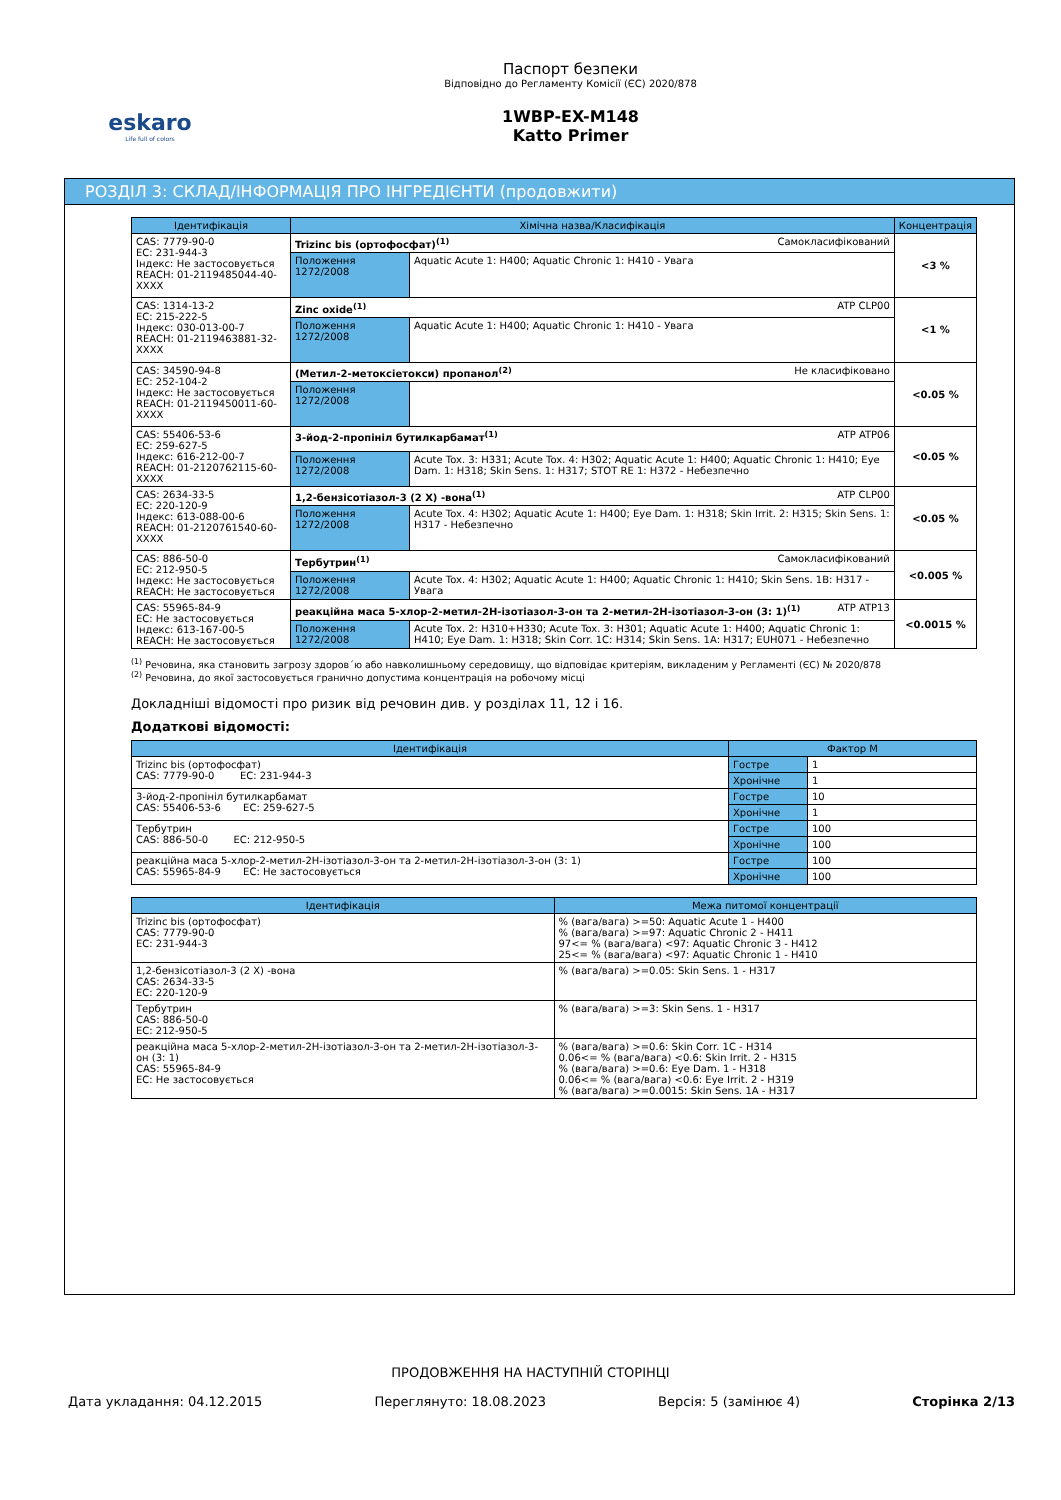eskaro
Life full of colors
Паспорт безпеки
Відповідно до Регламенту Комісії (ЄС) 2020/878
1WBP-EX-M148
Katto Primer
РОЗДІЛ 3: СКЛАД/ІНФОРМАЦІЯ ПРО ІНГРЕДІЄНТИ (продовжити)
| Ідентифікація | Хімічна назва/Класифікація | | Концентрація |
| --- | --- | --- | --- |
| CAS: 7779-90-0 EC: 231-944-3 Індекс: Не застосовується REACH: 01-2119485044-40-XXXX | Trizinc bis (ортофосфат)<sup>(1)</sup> Самокласифікований | | <3 % |
| | Положення 1272/2008 | Aquatic Acute 1: H400; Aquatic Chronic 1: H410 - Увага | |
| CAS: 1314-13-2 EC: 215-222-5 Індекс: 030-013-00-7 REACH: 01-2119463881-32-XXXX | Zinc oxide<sup>(1)</sup> ATP CLP00 | | <1 % |
| | Положення 1272/2008 | Aquatic Acute 1: H400; Aquatic Chronic 1: H410 - Увага | |
| CAS: 34590-94-8 EC: 252-104-2 Індекс: Не застосовується REACH: 01-2119450011-60-XXXX | (Метил-2-метоксіетокси) пропанол<sup>(2)</sup> Не класифіковано | | <0.05 % |
| | Положення 1272/2008 | | |
| CAS: 55406-53-6 EC: 259-627-5 Індекс: 616-212-00-7 REACH: 01-2120762115-60-XXXX | 3-йод-2-пропініл бутилкарбамат<sup>(1)</sup> ATP ATP06 | | <0.05 % |
| | Положення 1272/2008 | Acute Tox. 3: H331; Acute Tox. 4: H302; Aquatic Acute 1: H400; Aquatic Chronic 1: H410; Eye Dam. 1: H318; Skin Sens. 1: H317; STOT RE 1: H372 - Небезпечно | |
| CAS: 2634-33-5 EC: 220-120-9 Індекс: 613-088-00-6 REACH: 01-2120761540-60-XXXX | 1,2-бензісотіазол-3 (2 Х) -вона<sup>(1)</sup> ATP CLP00 | | <0.05 % |
| | Положення 1272/2008 | Acute Tox. 4: H302; Aquatic Acute 1: H400; Eye Dam. 1: H318; Skin Irrit. 2: H315; Skin Sens. 1: H317 - Небезпечно | |
| CAS: 886-50-0 EC: 212-950-5 Індекс: Не застосовується REACH: Не застосовується | Тербутрин<sup>(1)</sup> Самокласифікований | | <0.005 % |
| | Положення 1272/2008 | Acute Tox. 4: H302; Aquatic Acute 1: H400; Aquatic Chronic 1: H410; Skin Sens. 1B: H317 - Увага | |
| CAS: 55965-84-9 EC: Не застосовується Індекс: 613-167-00-5 REACH: Не застосовується | реакційна маса 5-хлор-2-метил-2Н-ізотіазол-3-он та 2-метил-2Н-ізотіазол-3-он (3: 1)<sup>(1)</sup> ATP ATP13 | | <0.0015 % |
| | Положення 1272/2008 | Acute Tox. 2: H310+H330; Acute Tox. 3: H301; Aquatic Acute 1: H400; Aquatic Chronic 1: H410; Eye Dam. 1: H318; Skin Corr. 1C: H314; Skin Sens. 1A: H317; EUH071 - Небезпечно | |
<sup>(1)</sup> Речовина, яка становить загрозу здоров´ю або навколишньому середовищу, що відповідає критеріям, викладеним у Регламенті (ЄС) № 2020/878
<sup>(2)</sup> Речовина, до якої застосовується гранично допустима концентрація на робочому місці
Докладніші відомості про ризик від речовин див. у розділах 11, 12 і 16.
Додаткові відомості:
| Ідентифікація | Фактор M | |
| --- | --- | --- |
| Trizinc bis (ортофосфат) CAS: 7779-90-0 EC: 231-944-3 | Гостре | 1 |
| | Хронічне | 1 |
| 3-йод-2-пропініл бутилкарбамат CAS: 55406-53-6 EC: 259-627-5 | Гостре | 10 |
| | Хронічне | 1 |
| Тербутрин CAS: 886-50-0 EC: 212-950-5 | Гостре | 100 |
| | Хронічне | 100 |
| реакційна маса 5-хлор-2-метил-2Н-ізотіазол-3-он та 2-метил-2Н-ізотіазол-3-он (3: 1) CAS: 55965-84-9 EC: Не застосовується | Гостре | 100 |
| | Хронічне | 100 |
| Ідентифікація | Межа питомої концентрації |
| --- | --- |
| Trizinc bis (ортофосфат) CAS: 7779-90-0 EC: 231-944-3 | % (вага/вага) >=50: Aquatic Acute 1 - H400 % (вага/вага) >=97: Aquatic Chronic 2 - H411 97<= % (вага/вага) <97: Aquatic Chronic 3 - H412 25<= % (вага/вага) <97: Aquatic Chronic 1 - H410 |
| 1,2-бензісотіазол-3 (2 Х) -вона CAS: 2634-33-5 EC: 220-120-9 | % (вага/вага) >=0.05: Skin Sens. 1 - H317 |
| Тербутрин CAS: 886-50-0 EC: 212-950-5 | % (вага/вага) >=3: Skin Sens. 1 - H317 |
| реакційна маса 5-хлор-2-метил-2Н-ізотіазол-3-он та 2-метил-2Н-ізотіазол-3-он (3: 1) CAS: 55965-84-9 EC: Не застосовується | % (вага/вага) >=0.6: Skin Corr. 1C - H314 0.06<= % (вага/вага) <0.6: Skin Irrit. 2 - H315 % (вага/вага) >=0.6: Eye Dam. 1 - H318 0.06<= % (вага/вага) <0.6: Eye Irrit. 2 - H319 % (вага/вага) >=0.0015: Skin Sens. 1A - H317 |
ПРОДОВЖЕННЯ НА НАСТУПНІЙ СТОРІНЦІ
Дата укладання: 04.12.2015 Переглянуто: 18.08.2023 Версія: 5 (замінює 4) Сторінка 2/13